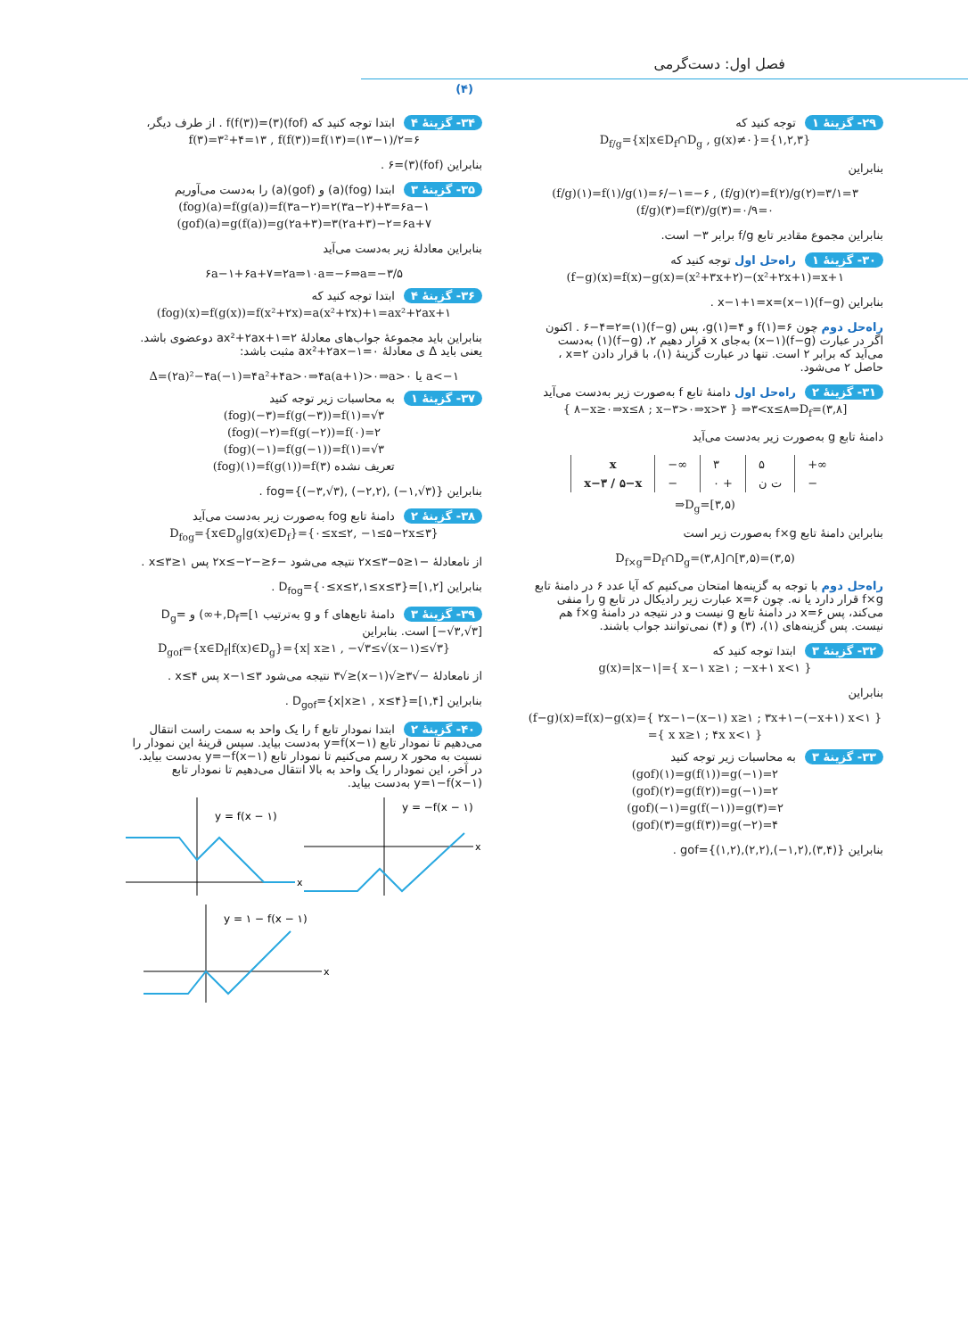فصل اول: دست‌گرمی
(۴)
۲۹- گزینهٔ ۱ توجه کنید که
D<sub>f/g</sub>={x|x∈D<sub>f</sub>∩D<sub>g</sub> , g(x)≠۰}={۱,۲,۳}
بنابراین
(f/g)(۱)=f(۱)/g(۱)=۶/−۱=−۶ , (f/g)(۲)=f(۲)/g(۲)=۳/۱=۳
(f/g)(۳)=f(۳)/g(۳)=۰/۹=۰
بنابراین مجموع مقادیر تابع f/g برابر ۳− است.
۳۰- گزینهٔ ۱ راه‌حل اول توجه کنید که
(f−g)(x)=f(x)−g(x)=(x²+۳x+۲)−(x²+۲x+۱)=x+۱
بنابراین (f−g)(x−۱)=x−۱+۱=x .
راه‌حل دوم چون f(۱)=۶ و g(۱)=۴، پس (f−g)(۱)=۶−۴=۲ . اکنون اگر در عبارت (f−g)(x−۱) به‌جای x قرار دهیم ۲، (f−g)(۱) به‌دست می‌آید که برابر ۲ است. تنها در عبارت گزینهٔ (۱)، با قرار دادن x=۲ ، حاصل ۲ می‌شود.
۳۱- گزینهٔ ۲ راه‌حل اول دامنهٔ تابع f به‌صورت زیر به‌دست می‌آید
{ ۸−x≥۰⇒x≤۸ ; x−۳>۰⇒x>۳ } ⇒۳<x≤۸⇒D<sub>f</sub>=(۳,۸]
دامنهٔ تابع g به‌صورت زیر به‌دست می‌آید
| x | −∞ | ۳ | ۵ | +∞ |
| x−۳ / ۵−x | − | ۰ + | ت ن | − |
⇒D<sub>g</sub>=[۳,۵)
بنابراین دامنهٔ تابع f×g به‌صورت زیر است
D<sub>f×g</sub>=D<sub>f</sub>∩D<sub>g</sub>=(۳,۸]∩[۳,۵)=(۳,۵)
راه‌حل دوم با توجه به گزینه‌ها امتحان می‌کنیم که آیا عدد ۶ در دامنهٔ تابع f×g قرار دارد یا نه. چون x=۶ عبارت زیر رادیکال در تابع g را منفی می‌کند، پس x=۶ در دامنهٔ تابع g نیست و در نتیجه در دامنهٔ f×g هم نیست. پس گزینه‌های (۱)، (۳) و (۴) نمی‌توانند جواب باشند.
۳۲- گزینهٔ ۳ ابتدا توجه کنید که
g(x)=|x−۱|={ x−۱ x≥۱ ; −x+۱ x<۱ }
بنابراین
(f−g)(x)=f(x)−g(x)={ ۲x−۱−(x−۱) x≥۱ ; ۳x+۱−(−x+۱) x<۱ }
={ x x≥۱ ; ۴x x<۱ }
۳۳- گزینهٔ ۳ به محاسبات زیر توجه کنید
(gof)(۱)=g(f(۱))=g(−۱)=۲
(gof)(۲)=g(f(۲))=g(−۱)=۲
(gof)(−۱)=g(f(−۱))=g(۳)=۲
(gof)(۳)=g(f(۳))=g(−۲)=۴
بنابراین gof={(۱,۲),(۲,۲),(−۱,۲),(۳,۴)} .
۳۴- گزینهٔ ۴ ابتدا توجه کنید که (fof)(۳)=f(f(۳)) . از طرف دیگر،
f(۳)=۳²+۴=۱۳ , f(f(۳))=f(۱۳)=(۱۳−۱)/۲=۶
بنابراین (fof)(۳)=۶ .
۳۵- گزینهٔ ۳ ابتدا (fog)(a) و (gof)(a) را به‌دست می‌آوریم
(fog)(a)=f(g(a))=f(۳a−۲)=۲(۳a−۲)+۳=۶a−۱
(gof)(a)=g(f(a))=g(۲a+۳)=۳(۲a+۳)−۲=۶a+۷
بنابراین معادلهٔ زیر به‌دست می‌آید
۶a−۱+۶a+۷=۲a⇒۱۰a=−۶⇒a=−۳/۵
۳۶- گزینهٔ ۴ ابتدا توجه کنید که
(fog)(x)=f(g(x))=f(x²+۲x)=a(x²+۲x)+۱=ax²+۲ax+۱
بنابراین باید مجموعهٔ جواب‌های معادلهٔ ax²+۲ax+۱=۲ دوعضوی باشد. یعنی باید Δ ی معادلهٔ ax²+۲ax−۱=۰ مثبت باشد:
Δ=(۲a)²−۴a(−۱)=۴a²+۴a>۰⇒۴a(a+۱)>۰⇒a>۰ یا a<−۱
۳۷- گزینهٔ ۱ به محاسبات زیر توجه کنید
(fog)(−۳)=f(g(−۳))=f(۱)=√۳
(fog)(−۲)=f(g(−۲))=f(۰)=۲
(fog)(−۱)=f(g(−۱))=f(۱)=√۳
(fog)(۱)=f(g(۱))=f(۳) تعریف نشده
بنابراین fog={(−۳,√۳), (−۲,۲), (−۱,√۳)} .
۳۸- گزینهٔ ۲ دامنهٔ تابع fog به‌صورت زیر به‌دست می‌آید
D<sub>fog</sub>={x∈D<sub>g</sub>|g(x)∈D<sub>f</sub>}={۰≤x≤۲, −۱≤۵−۲x≤۳}
از نامعادلهٔ −۱≤۵−۲x≤۳ نتیجه می‌شود −۶≤−۲x≤−۲ پس ۱≤x≤۳ .
بنابراین D<sub>fog</sub>={۰≤x≤۲,۱≤x≤۳}=[۱,۲] .
۳۹- گزینهٔ ۳ دامنهٔ تابع‌های f و g به‌ترتیب D<sub>f</sub>=[۱,+∞) و D<sub>g</sub>=[−√۳,√۳] است. بنابراین
D<sub>gof</sub>={x∈D<sub>f</sub>|f(x)∈D<sub>g</sub>}={x| x≥۱ , −√۳≤√(x−۱)≤√۳}
از نامعادلهٔ −√۳≤√(x−۱)≤√۳ نتیجه می‌شود x−۱≤۳ پس x≤۴ .
بنابراین D<sub>gof</sub>={x|x≥۱ , x≤۴}=[۱,۴] .
۴۰- گزینهٔ ۲ ابتدا نمودار تابع f را یک واحد به سمت راست انتقال می‌دهیم تا نمودار تابع y=f(x−۱) به‌دست بیاید. سپس قرینهٔ این نمودار را نسبت به محور x رسم می‌کنیم تا نمودار تابع y=−f(x−۱) به‌دست بیاید. در آخر، این نمودار را یک واحد به بالا انتقال می‌دهیم تا نمودار تابع y=۱−f(x−۱) به‌دست بیاید.
y = f(x − ۱)
x
y = −f(x − ۱)
x
y = ۱ − f(x − ۱)
x